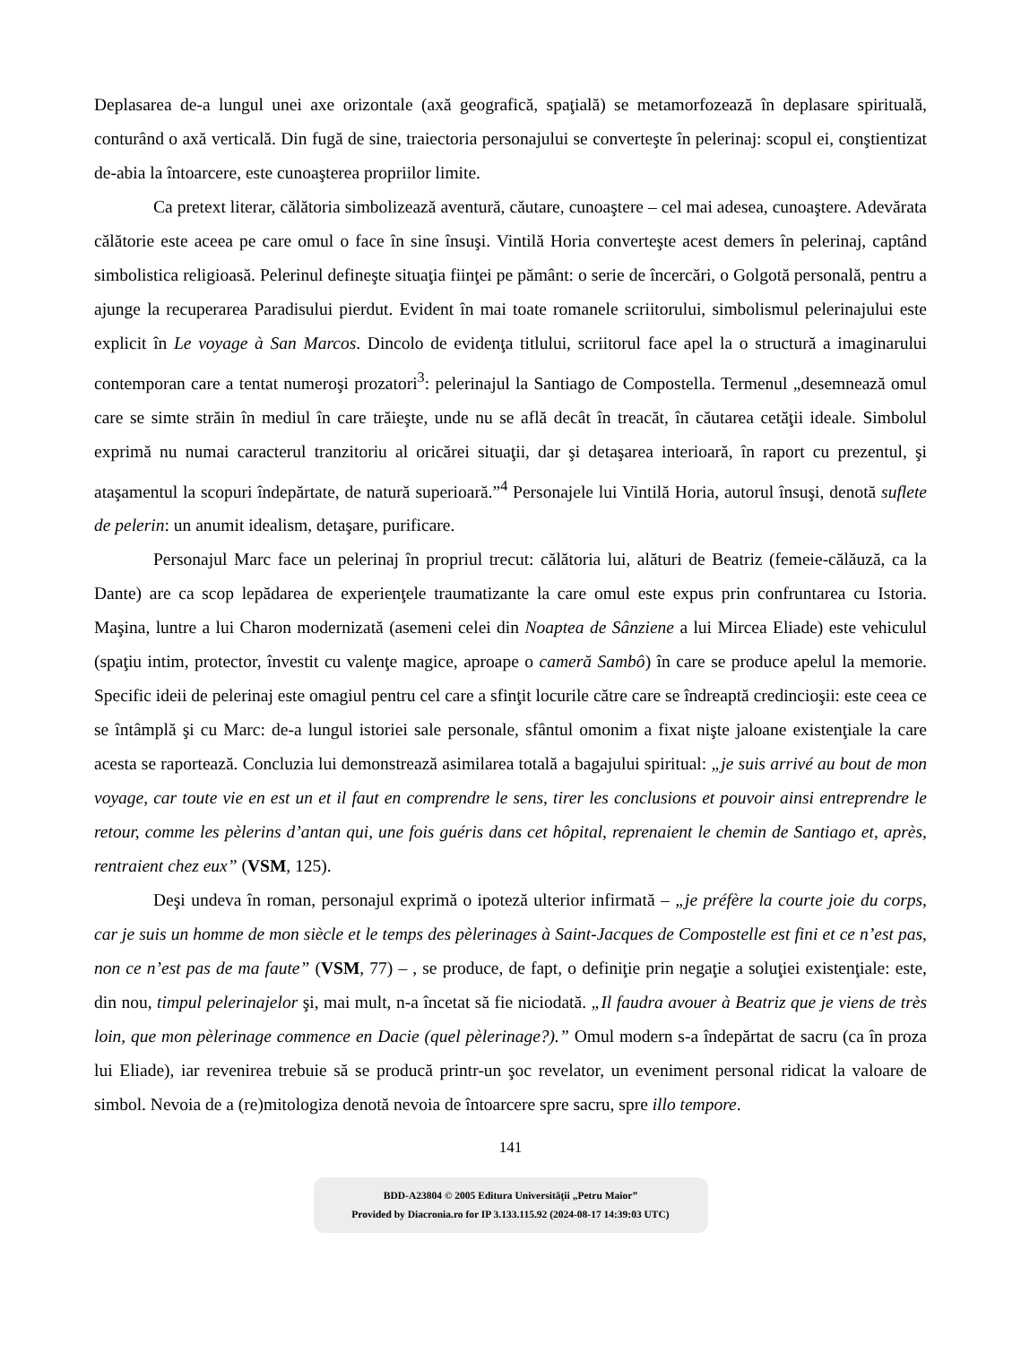Deplasarea de-a lungul unei axe orizontale (axă geografică, spaţială) se metamorfozează în deplasare spirituală, conturând o axă verticală. Din fugă de sine, traiectoria personajului se converteşte în pelerinaj: scopul ei, conştientizat de-abia la întoarcere, este cunoaşterea propriilor limite.
Ca pretext literar, călătoria simbolizează aventură, căutare, cunoaştere – cel mai adesea, cunoaştere. Adevărata călătorie este aceea pe care omul o face în sine însuşi. Vintilă Horia converteşte acest demers în pelerinaj, captând simbolistica religioasă. Pelerinul defineşte situaţia fiinţei pe pământ: o serie de încercări, o Golgotă personală, pentru a ajunge la recuperarea Paradisului pierdut. Evident în mai toate romanele scriitorului, simbolismul pelerinajului este explicit în Le voyage à San Marcos. Dincolo de evidenţa titlului, scriitorul face apel la o structură a imaginarului contemporan care a tentat numeroşi prozatori<sup>3</sup>: pelerinajul la Santiago de Compostella. Termenul „desemnează omul care se simte străin în mediul în care trăieşte, unde nu se află decât în treacăt, în căutarea cetăţii ideale. Simbolul exprimă nu numai caracterul tranzitoriu al oricărei situaţii, dar şi detaşarea interioară, în raport cu prezentul, şi ataşamentul la scopuri îndepărtate, de natură superioară.”<sup>4</sup> Personajele lui Vintilă Horia, autorul însuşi, denotă suflete de pelerin: un anumit idealism, detaşare, purificare.
Personajul Marc face un pelerinaj în propriul trecut: călătoria lui, alături de Beatriz (femeie-călăuză, ca la Dante) are ca scop lepădarea de experienţele traumatizante la care omul este expus prin confruntarea cu Istoria. Maşina, luntre a lui Charon modernizată (asemeni celei din Noaptea de Sânziene a lui Mircea Eliade) este vehiculul (spaţiu intim, protector, învestit cu valenţe magice, aproape o cameră Sambô) în care se produce apelul la memorie. Specific ideii de pelerinaj este omagiul pentru cel care a sfinţit locurile către care se îndreaptă credincioşii: este ceea ce se întâmplă şi cu Marc: de-a lungul istoriei sale personale, sfântul omonim a fixat nişte jaloane existenţiale la care acesta se raportează. Concluzia lui demonstrează asimilarea totală a bagajului spiritual: „je suis arrivé au bout de mon voyage, car toute vie en est un et il faut en comprendre le sens, tirer les conclusions et pouvoir ainsi entreprendre le retour, comme les pèlerins d’antan qui, une fois guéris dans cet hôpital, reprenaient le chemin de Santiago et, après, rentraient chez eux” (VSM, 125).
Deşi undeva în roman, personajul exprimă o ipoteză ulterior infirmată – „je préfère la courte joie du corps, car je suis un homme de mon siècle et le temps des pèlerinages à Saint-Jacques de Compostelle est fini et ce n’est pas, non ce n’est pas de ma faute” (VSM, 77) – , se produce, de fapt, o definiţie prin negaţie a soluţiei existenţiale: este, din nou, timpul pelerinajelor şi, mai mult, n-a încetat să fie niciodată. „Il faudra avouer à Beatriz que je viens de très loin, que mon pèlerinage commence en Dacie (quel pèlerinage?).” Omul modern s-a îndepărtat de sacru (ca în proza lui Eliade), iar revenirea trebuie să se producă printr-un şoc revelator, un eveniment personal ridicat la valoare de simbol. Nevoia de a (re)mitologiza denotă nevoia de întoarcere spre sacru, spre illo tempore.
141
BDD-A23804 © 2005 Editura Universităţii „Petru Maior”
Provided by Diacronia.ro for IP 3.133.115.92 (2024-08-17 14:39:03 UTC)